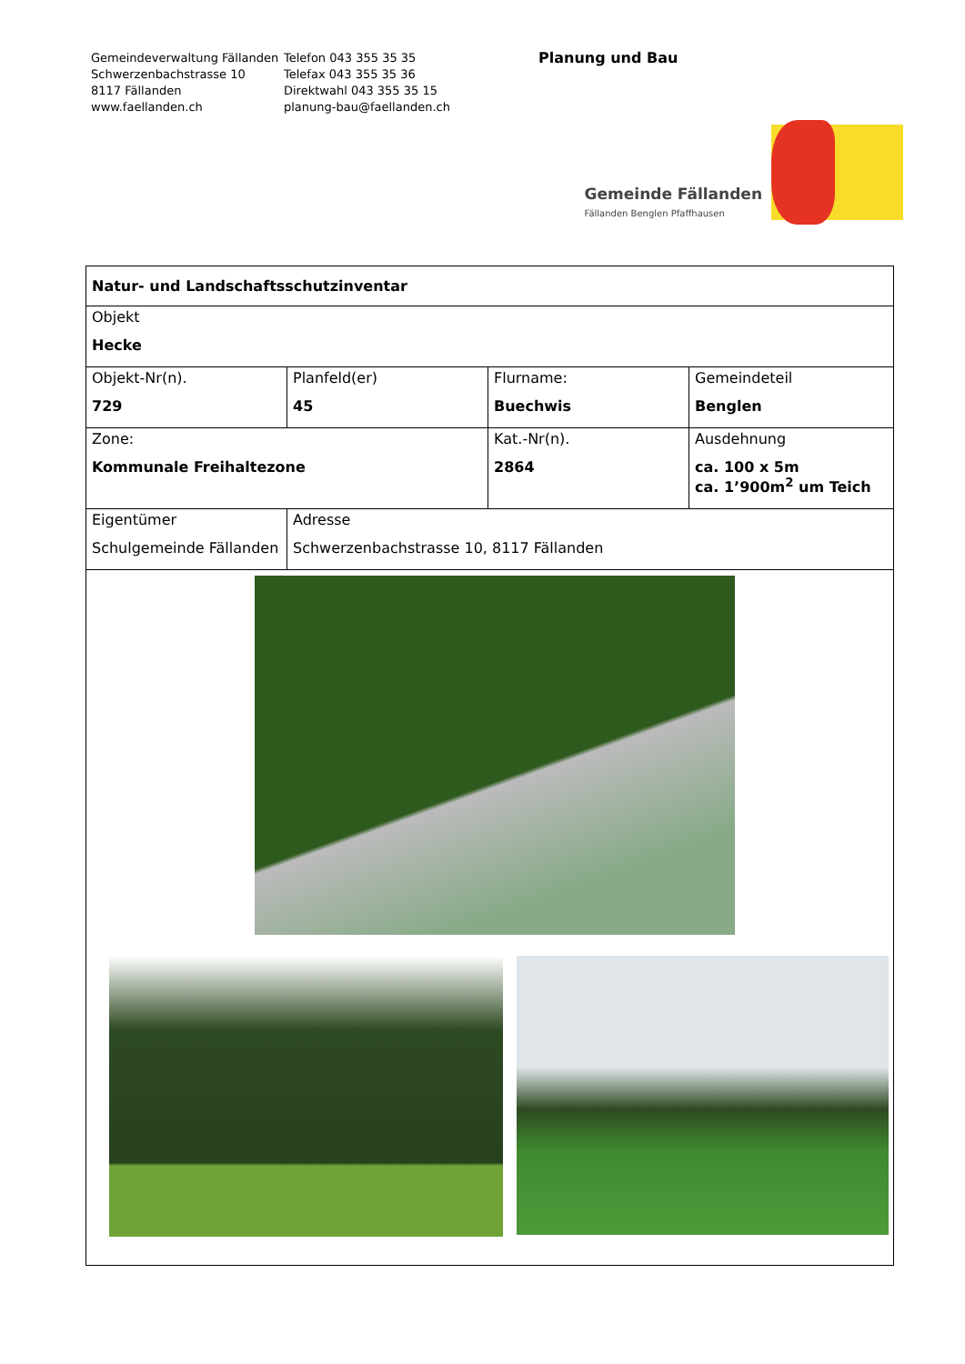Gemeindeverwaltung Fällanden
Schwerzenbachstrasse 10
8117 Fällanden
www.faellanden.ch
Telefon 043 355 35 35
Telefax 043 355 35 36
Direktwahl 043 355 35 15
planung-bau@faellanden.ch
Planung und Bau
Gemeinde Fällanden
Fällanden Benglen Pfaffhausen
| Natur- und Landschaftsschutzinventar | | | |
| Objekt Hecke | | | |
| Objekt-Nr(n). 729 | Planfeld(er) 45 | Flurname: Buechwis | Gemeindeteil Benglen |
| Zone: Kommunale Freihaltezone | | Kat.-Nr(n). 2864 | Ausdehnung ca. 100 x 5m ca. 1’900m<sup>2</sup> um Teich |
| Eigentümer Schulgemeinde Fällanden | Adresse Schwerzenbachstrasse 10, 8117 Fällanden | | |